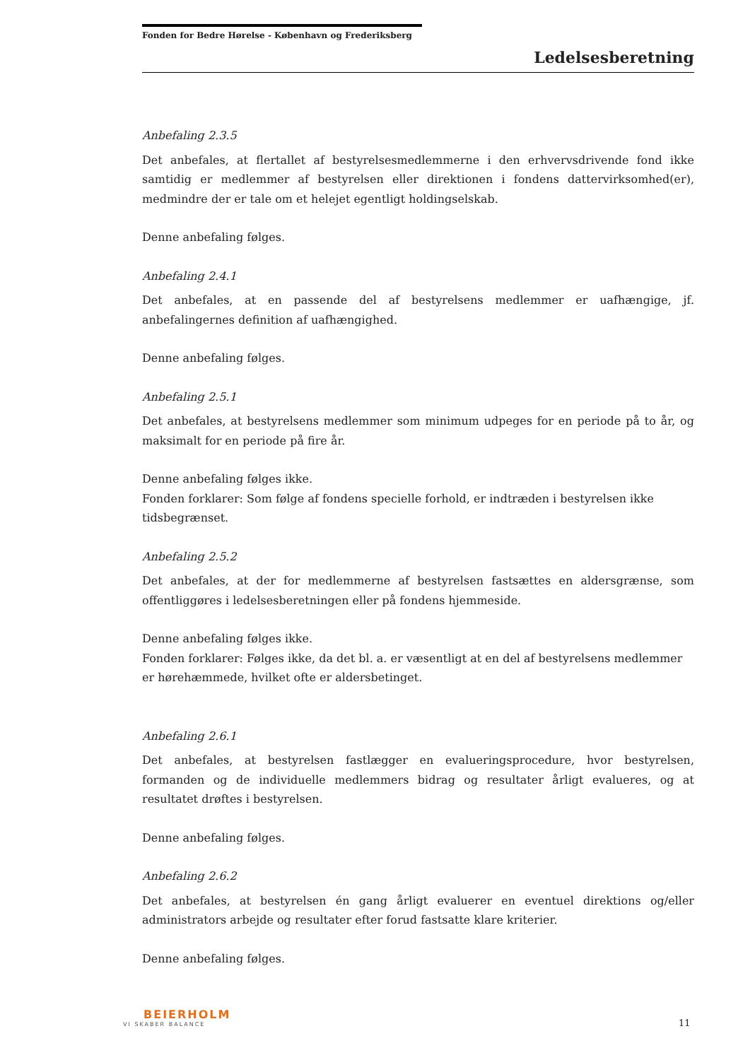Fonden for Bedre Hørelse - København og Frederiksberg
Ledelsesberetning
Anbefaling 2.3.5
Det anbefales, at flertallet af bestyrelsesmedlemmerne i den erhvervsdrivende fond ikke samtidig er medlemmer af bestyrelsen eller direktionen i fondens dattervirksomhed(er), medmindre der er tale om et helejet egentligt holdingselskab.
Denne anbefaling følges.
Anbefaling 2.4.1
Det anbefales, at en passende del af bestyrelsens medlemmer er uafhængige, jf. anbefalingernes definition af uafhængighed.
Denne anbefaling følges.
Anbefaling 2.5.1
Det anbefales, at bestyrelsens medlemmer som minimum udpeges for en periode på to år, og maksimalt for en periode på fire år.
Denne anbefaling følges ikke.
Fonden forklarer: Som følge af fondens specielle forhold, er indtræden i bestyrelsen ikke tidsbegrænset.
Anbefaling 2.5.2
Det anbefales, at der for medlemmerne af bestyrelsen fastsættes en aldersgrænse, som offentliggøres i ledelsesberetningen eller på fondens hjemmeside.
Denne anbefaling følges ikke.
Fonden forklarer: Følges ikke, da det bl. a. er væsentligt at en del af bestyrelsens medlemmer er hørehæmmede, hvilket ofte er aldersbetinget.
Anbefaling 2.6.1
Det anbefales, at bestyrelsen fastlægger en evalueringsprocedure, hvor bestyrelsen, formanden og de individuelle medlemmers bidrag og resultater årligt evalueres, og at resultatet drøftes i bestyrelsen.
Denne anbefaling følges.
Anbefaling 2.6.2
Det anbefales, at bestyrelsen én gang årligt evaluerer en eventuel direktions og/eller administrators arbejde og resultater efter forud fastsatte klare kriterier.
Denne anbefaling følges.
BEIERHOLM
VI SKABER BALANCE
11